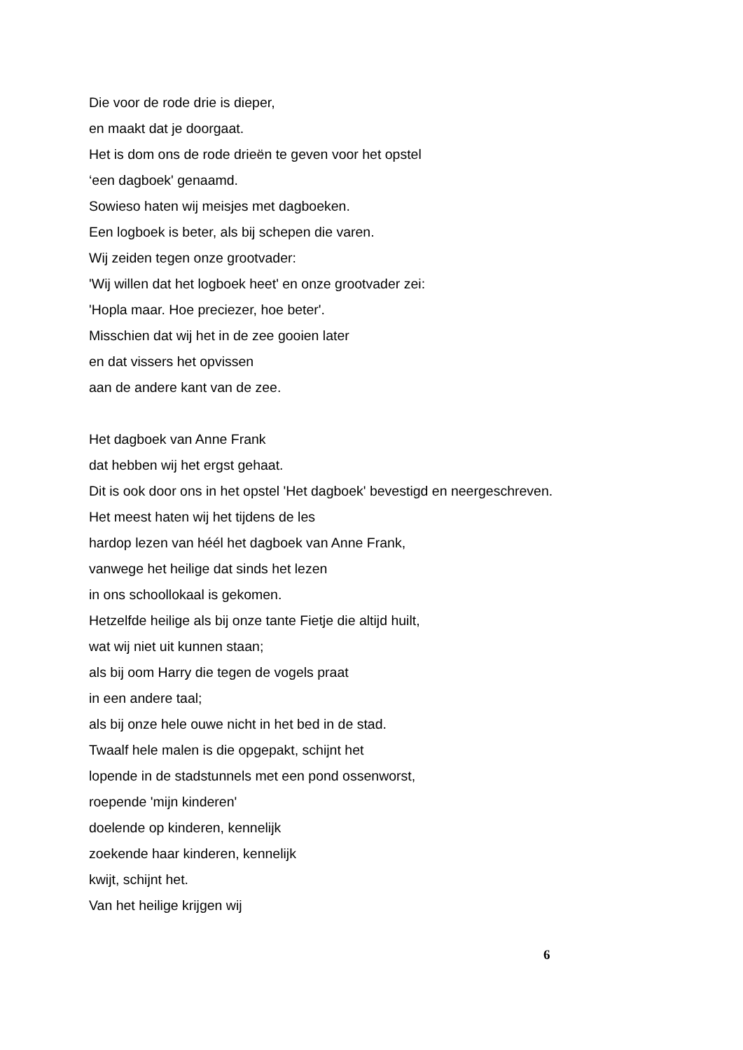Die voor de rode drie is dieper,
en maakt dat je doorgaat.
Het is dom ons de rode drieën te geven voor het opstel
‘een dagboek' genaamd.
Sowieso haten wij meisjes met dagboeken.
Een logboek is beter, als bij schepen die varen.
Wij zeiden tegen onze grootvader:
'Wij willen dat het logboek heet' en onze grootvader zei:
'Hopla maar. Hoe preciezer, hoe beter'.
Misschien dat wij het in de zee gooien later
en dat vissers het opvissen
aan de andere kant van de zee.
Het dagboek van Anne Frank
dat hebben wij het ergst gehaat.
Dit is ook door ons in het opstel 'Het dagboek' bevestigd en neergeschreven.
Het meest haten wij het tijdens de les
hardop lezen van héél het dagboek van Anne Frank,
vanwege het heilige dat sinds het lezen
in ons schoollokaal is gekomen.
Hetzelfde heilige als bij onze tante Fietje die altijd huilt,
wat wij niet uit kunnen staan;
als bij oom Harry die tegen de vogels praat
in een andere taal;
als bij onze hele ouwe nicht in het bed in de stad.
Twaalf hele malen is die opgepakt, schijnt het
lopende in de stadstunnels met een pond ossenworst,
roepende 'mijn kinderen'
doelende op kinderen, kennelijk
zoekende haar kinderen, kennelijk
kwijt, schijnt het.
Van het heilige krijgen wij
6